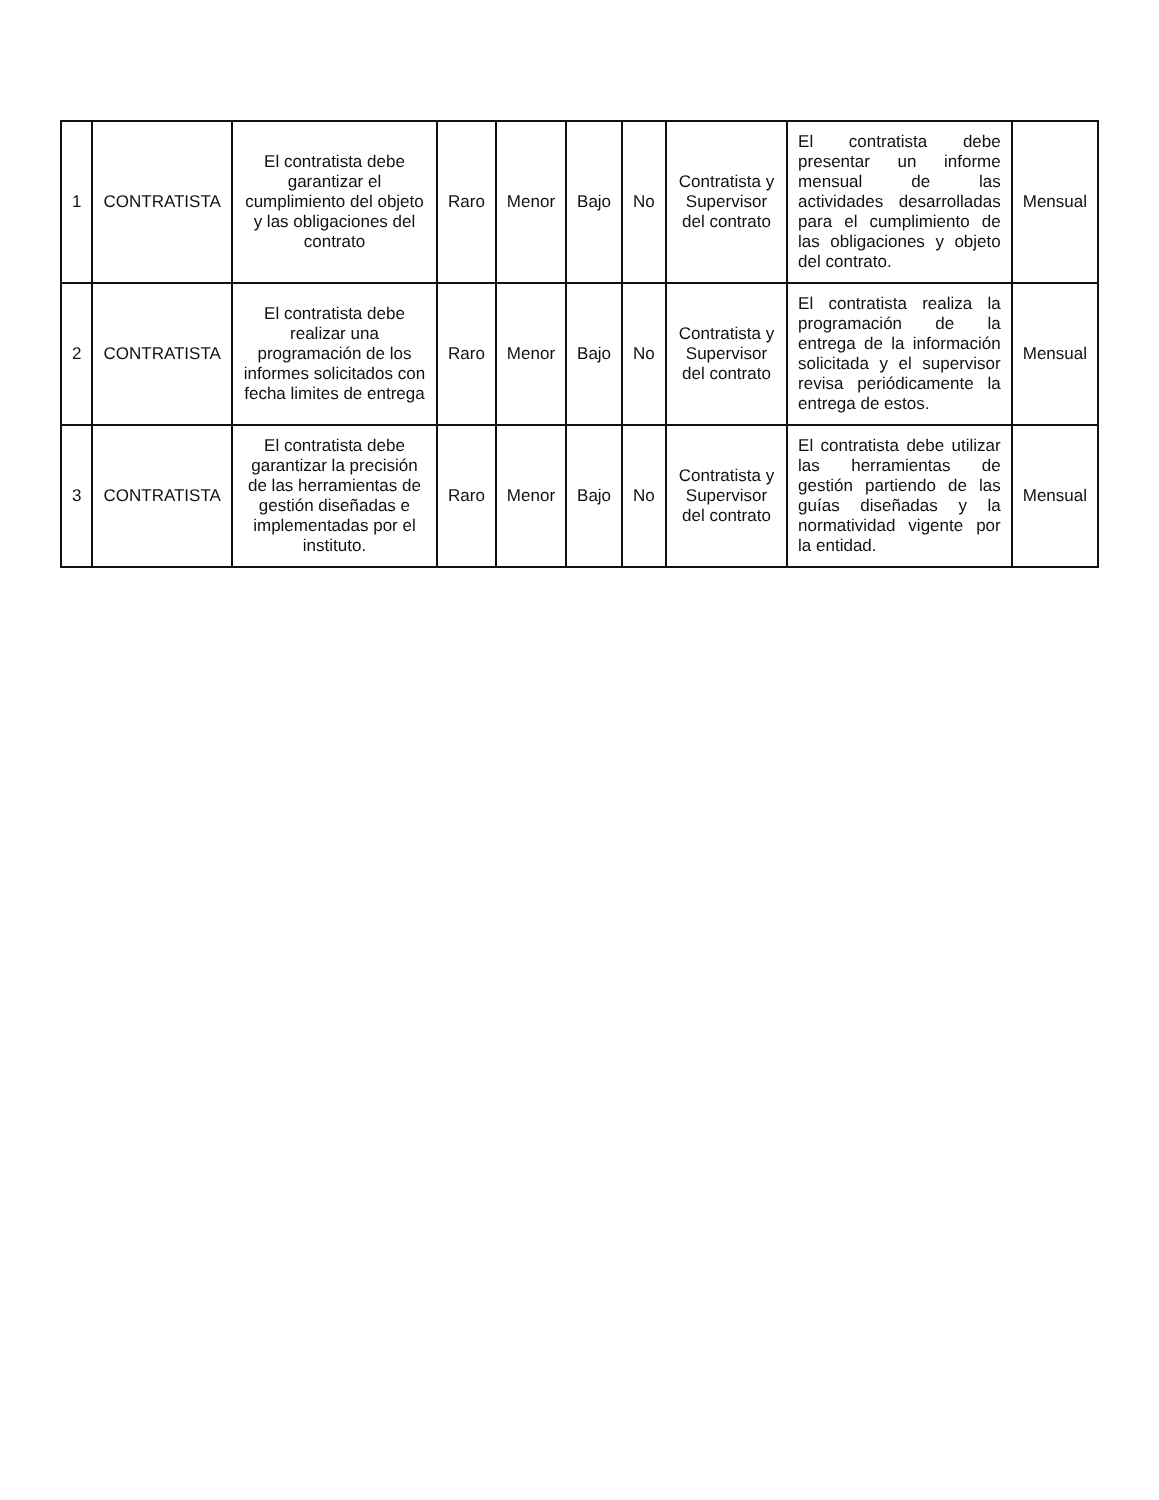| 1 | CONTRATISTA | El contratista debe garantizar el cumplimiento del objeto y las obligaciones del contrato | Raro | Menor | Bajo | No | Contratista y Supervisor del contrato | El contratista debe presentar un informe mensual de las actividades desarrolladas para el cumplimiento de las obligaciones y objeto del contrato. | Mensual |
| 2 | CONTRATISTA | El contratista debe realizar una programación de los informes solicitados con fecha limites de entrega | Raro | Menor | Bajo | No | Contratista y Supervisor del contrato | El contratista realiza la programación de la entrega de la información solicitada y el supervisor revisa periódicamente la entrega de estos. | Mensual |
| 3 | CONTRATISTA | El contratista debe garantizar la precisión de las herramientas de gestión diseñadas e implementadas por el instituto. | Raro | Menor | Bajo | No | Contratista y Supervisor del contrato | El contratista debe utilizar las herramientas de gestión partiendo de las guías diseñadas y la normatividad vigente por la entidad. | Mensual |